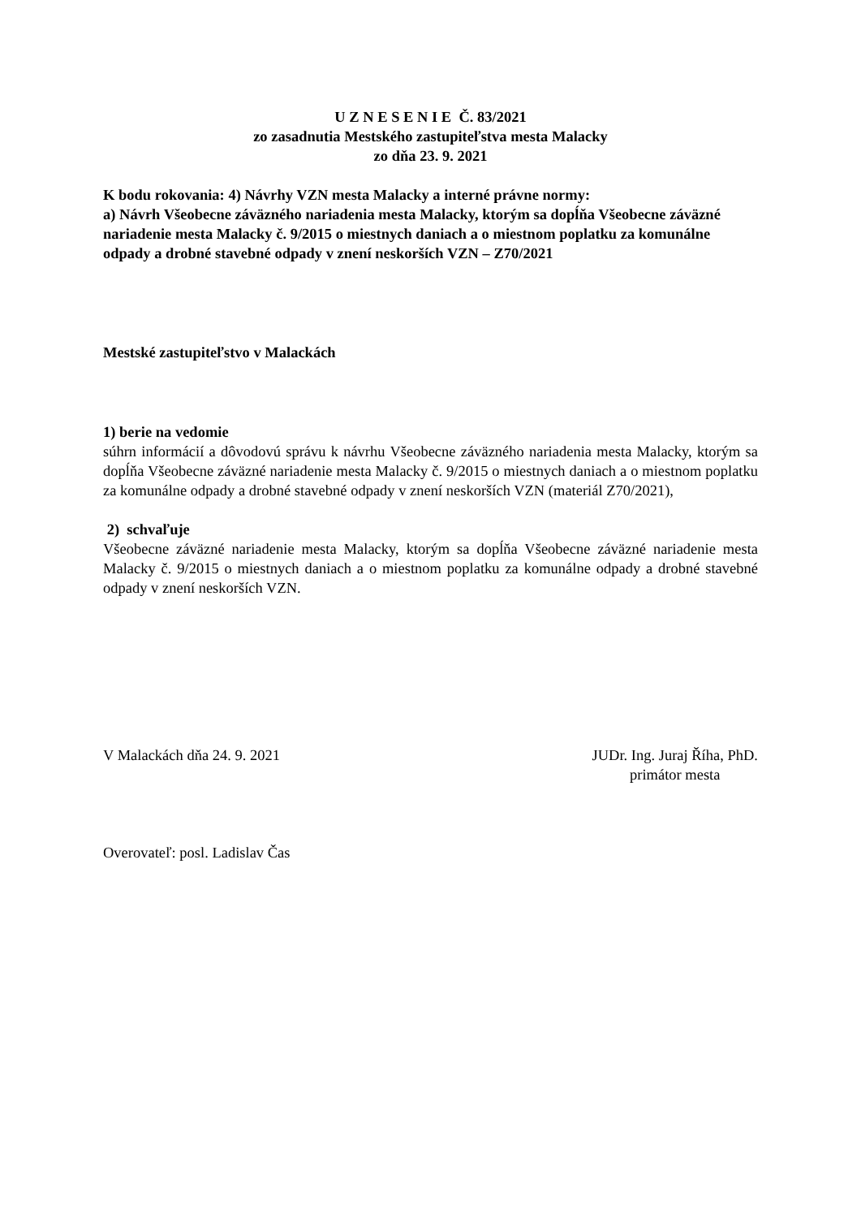U Z N E S E N I E Č. 83/2021
zo zasadnutia Mestského zastupiteľstva mesta Malacky
zo dňa 23. 9. 2021
K bodu rokovania: 4) Návrhy VZN mesta Malacky a interné právne normy:
a) Návrh Všeobecne záväzného nariadenia mesta Malacky, ktorým sa dopĺňa Všeobecne záväzné nariadenie mesta Malacky č. 9/2015 o miestnych daniach a o miestnom poplatku za komunálne odpady a drobné stavebné odpady v znení neskorších VZN – Z70/2021
Mestské zastupiteľstvo v Malackách
1) berie na vedomie
súhrn informácií a dôvodovú správu k návrhu Všeobecne záväzného nariadenia mesta Malacky, ktorým sa dopĺňa Všeobecne záväzné nariadenie mesta Malacky č. 9/2015 o miestnych daniach a o miestnom poplatku za komunálne odpady a drobné stavebné odpady v znení neskorších VZN (materiál Z70/2021),
2) schvaľuje
Všeobecne záväzné nariadenie mesta Malacky, ktorým sa dopĺňa Všeobecne záväzné nariadenie mesta Malacky č. 9/2015 o miestnych daniach a o miestnom poplatku za komunálne odpady a drobné stavebné odpady v znení neskorších VZN.
V Malackách dňa 24. 9. 2021 JUDr. Ing. Juraj Říha, PhD.
primátor mesta
Overovateľ: posl. Ladislav Čas